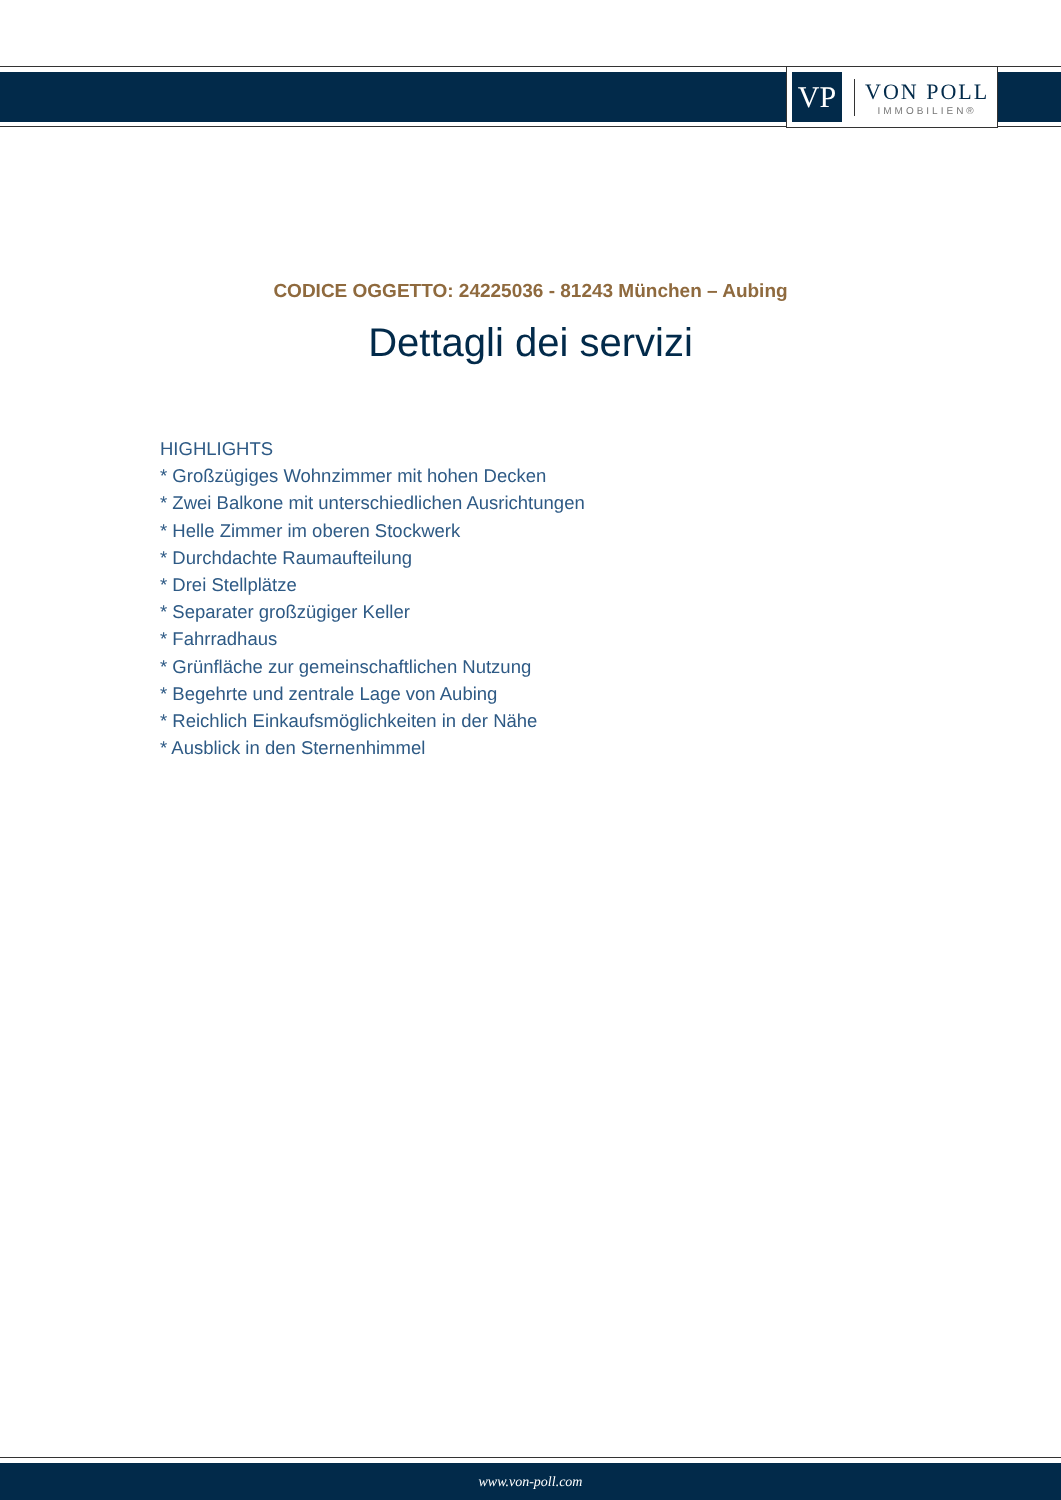VP
VON POLL
IMMOBILIEN®
CODICE OGGETTO: 24225036 - 81243 München – Aubing
Dettagli dei servizi
HIGHLIGHTS
* Großzügiges Wohnzimmer mit hohen Decken
* Zwei Balkone mit unterschiedlichen Ausrichtungen
* Helle Zimmer im oberen Stockwerk
* Durchdachte Raumaufteilung
* Drei Stellplätze
* Separater großzügiger Keller
* Fahrradhaus
* Grünfläche zur gemeinschaftlichen Nutzung
* Begehrte und zentrale Lage von Aubing
* Reichlich Einkaufsmöglichkeiten in der Nähe
* Ausblick in den Sternenhimmel
www.von-poll.com